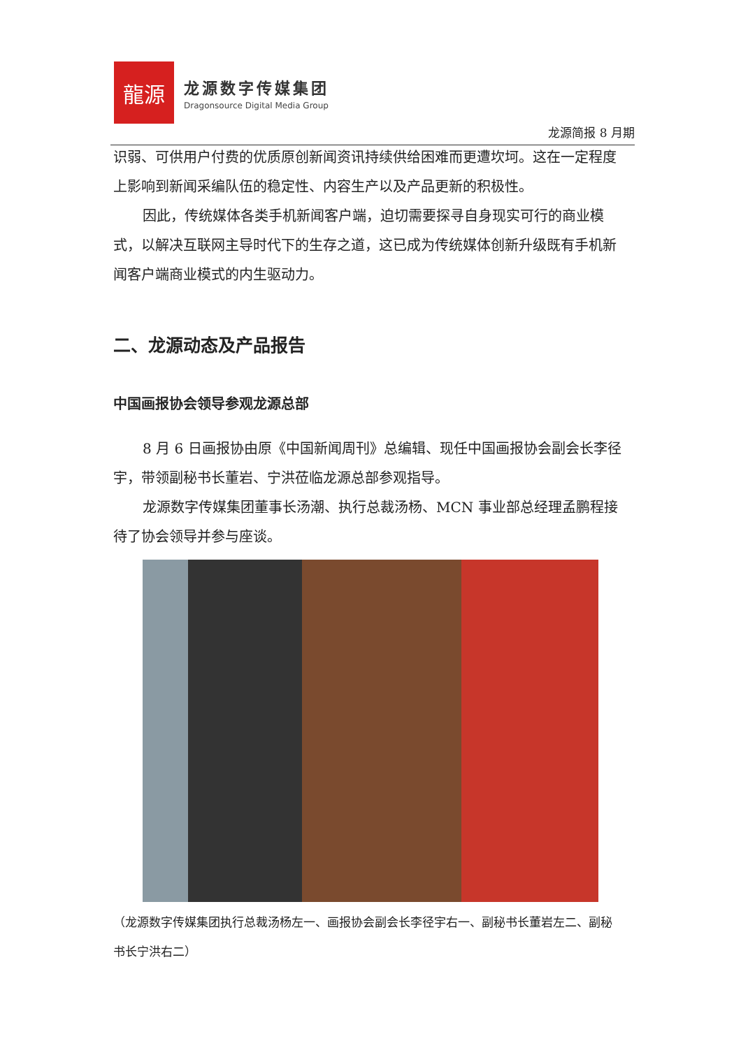龍源
龙源数字传媒集团
Dragonsource Digital Media Group
龙源简报 8 月期
识弱、可供用户付费的优质原创新闻资讯持续供给困难而更遭坎坷。这在一定程度上影响到新闻采编队伍的稳定性、内容生产以及产品更新的积极性。
因此，传统媒体各类手机新闻客户端，迫切需要探寻自身现实可行的商业模式，以解决互联网主导时代下的生存之道，这已成为传统媒体创新升级既有手机新闻客户端商业模式的内生驱动力。
二、龙源动态及产品报告
中国画报协会领导参观龙源总部
8 月 6 日画报协由原《中国新闻周刊》总编辑、现任中国画报协会副会长李径宇，带领副秘书长董岩、宁洪莅临龙源总部参观指导。
龙源数字传媒集团董事长汤潮、执行总裁汤杨、MCN 事业部总经理孟鹏程接待了协会领导并参与座谈。
（龙源数字传媒集团执行总裁汤杨左一、画报协会副会长李径宇右一、副秘书长董岩左二、副秘书长宁洪右二）